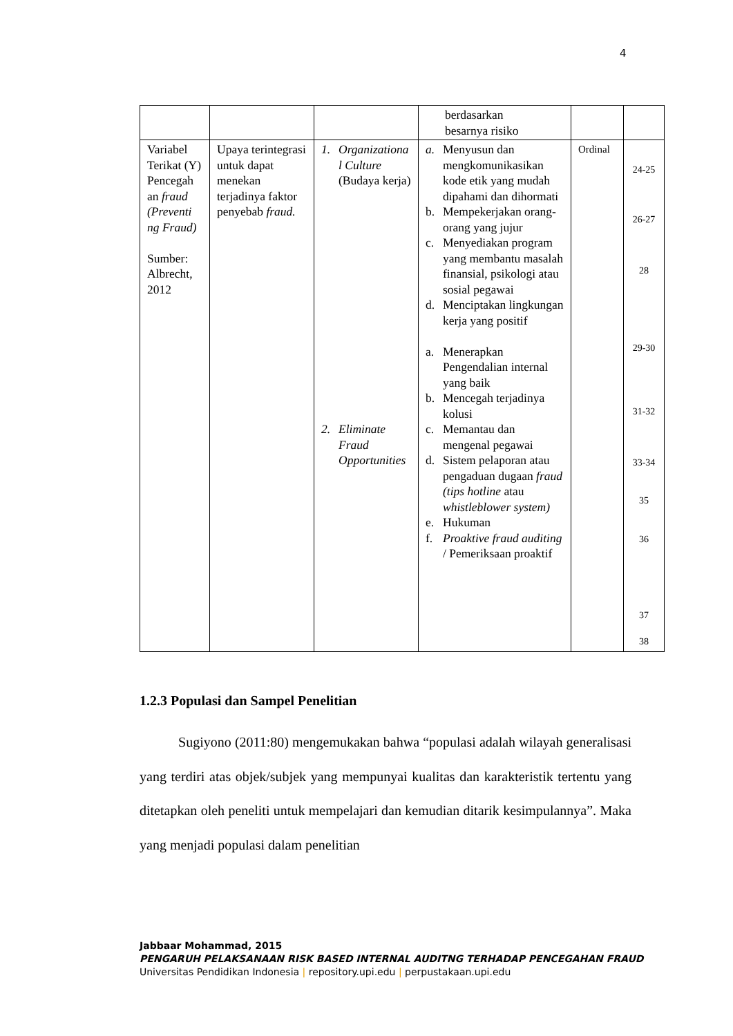4
| | | | berdasarkan besarnya risiko | | |
| Variabel Terikat (Y) Pencegah an fraud (Preventi ng Fraud) Sumber: Albrecht, 2012 | Upaya terintegrasi untuk dapat menekan terjadinya faktor penyebab fraud. | 1. Organizationa l Culture (Budaya kerja) 2. Eliminate Fraud Opportunities | a. Menyusun dan mengkomunikasikan kode etik yang mudah dipahami dan dihormati b. Mempekerjakan orang-orang yang jujur c. Menyediakan program yang membantu masalah finansial, psikologi atau sosial pegawai d. Menciptakan lingkungan kerja yang positif a. Menerapkan Pengendalian internal yang baik b. Mencegah terjadinya kolusi c. Memantau dan mengenal pegawai d. Sistem pelaporan atau pengaduan dugaan fraud (tips hotline atau whistleblower system) e. Hukuman f. Proaktive fraud auditing / Pemeriksaan proaktif | Ordinal | 24-25 26-27 28 29-30 31-32 33-34 35 36 37 38 |
1.2.3 Populasi dan Sampel Penelitian
Sugiyono (2011:80) mengemukakan bahwa “populasi adalah wilayah generalisasi yang terdiri atas objek/subjek yang mempunyai kualitas dan karakteristik tertentu yang ditetapkan oleh peneliti untuk mempelajari dan kemudian ditarik kesimpulannya”. Maka yang menjadi populasi dalam penelitian
Jabbaar Mohammad, 2015
PENGARUH PELAKSANAAN RISK BASED INTERNAL AUDITNG TERHADAP PENCEGAHAN FRAUD
Universitas Pendidikan Indonesia | repository.upi.edu | perpustakaan.upi.edu